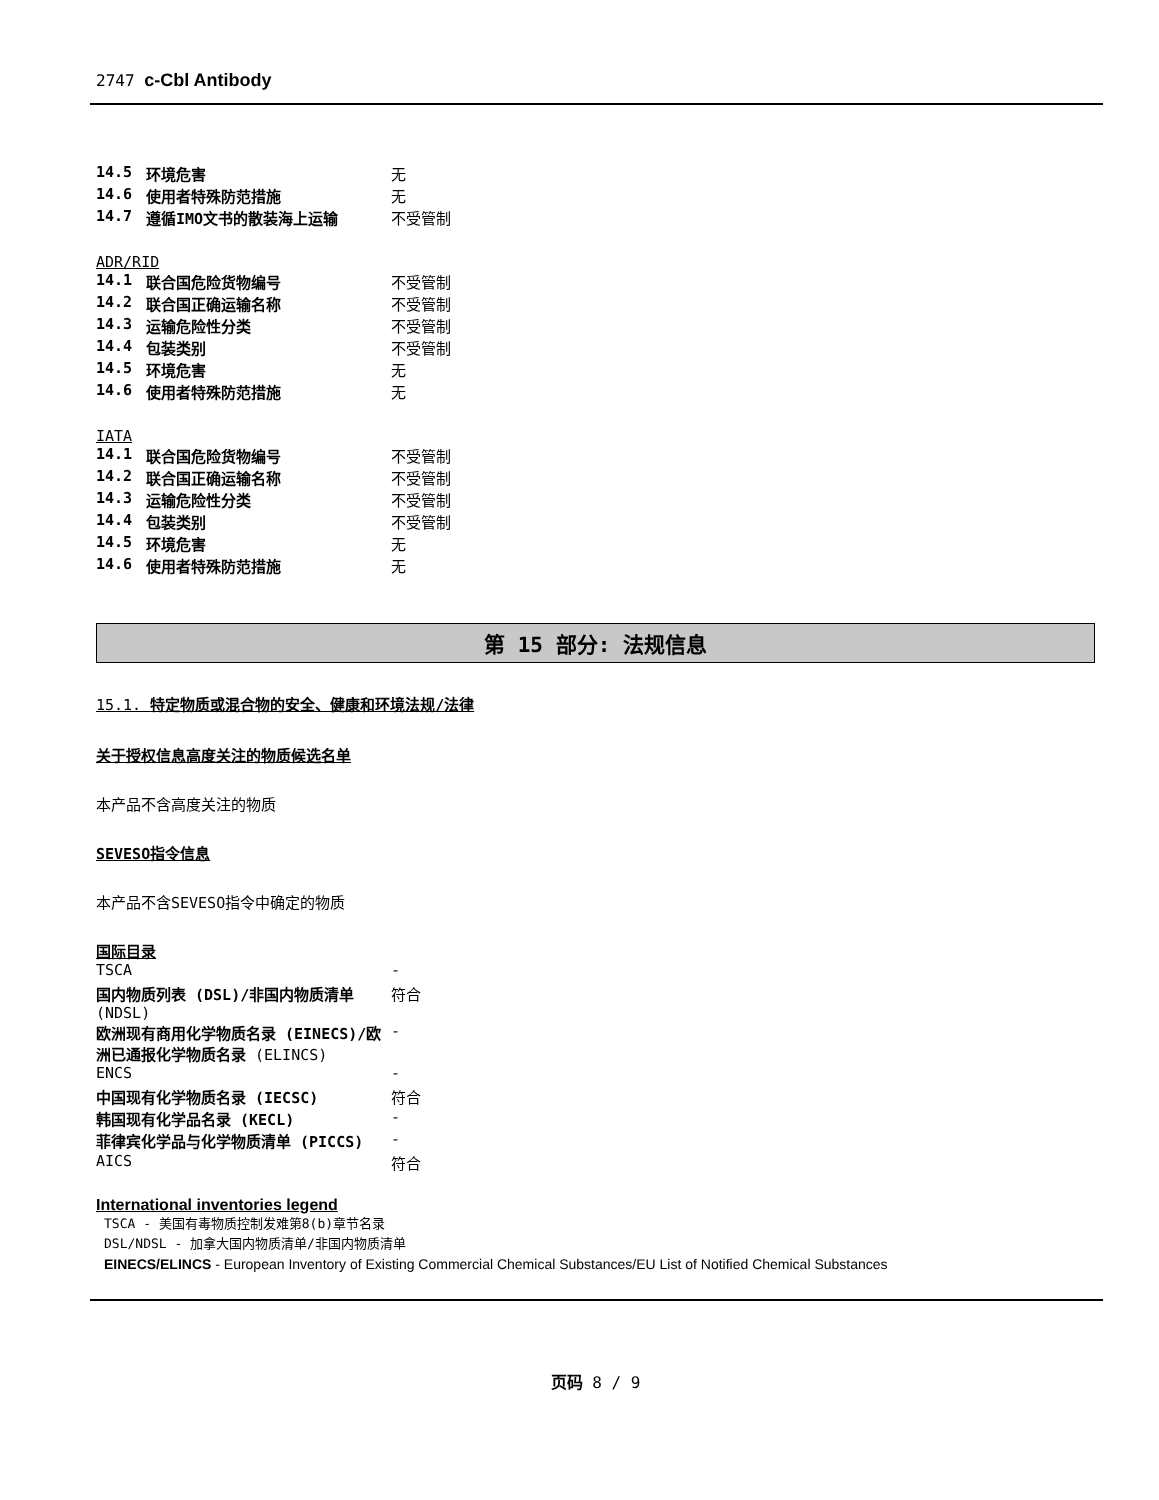2747 c-Cbl Antibody
| 14.5 | 环境危害 | 无 |
| 14.6 | 使用者特殊防范措施 | 无 |
| 14.7 | 遵循IMO文书的散装海上运输 | 不受管制 |
ADR/RID
| 14.1 | 联合国危险货物编号 | 不受管制 |
| 14.2 | 联合国正确运输名称 | 不受管制 |
| 14.3 | 运输危险性分类 | 不受管制 |
| 14.4 | 包装类别 | 不受管制 |
| 14.5 | 环境危害 | 无 |
| 14.6 | 使用者特殊防范措施 | 无 |
IATA
| 14.1 | 联合国危险货物编号 | 不受管制 |
| 14.2 | 联合国正确运输名称 | 不受管制 |
| 14.3 | 运输危险性分类 | 不受管制 |
| 14.4 | 包装类别 | 不受管制 |
| 14.5 | 环境危害 | 无 |
| 14.6 | 使用者特殊防范措施 | 无 |
第 15 部分: 法规信息
15.1. 特定物质或混合物的安全、健康和环境法规/法律
关于授权信息高度关注的物质候选名单
本产品不含高度关注的物质
SEVESO指令信息
本产品不含SEVESO指令中确定的物质
国际目录
| TSCA | - |
| 国内物质列表 (DSL)/非国内物质清单 (NDSL) | 符合 |
| 欧洲现有商用化学物质名录 (EINECS)/欧洲已通报化学物质名录 (ELINCS) | - |
| ENCS | - |
| 中国现有化学物质名录 (IECSC) | 符合 |
| 韩国现有化学品名录 (KECL) | - |
| 菲律宾化学品与化学物质清单 (PICCS) | - |
| AICS | 符合 |
International inventories legend
TSCA - 美国有毒物质控制发难第8(b)章节名录
DSL/NDSL - 加拿大国内物质清单/非国内物质清单
EINECS/ELINCS - European Inventory of Existing Commercial Chemical Substances/EU List of Notified Chemical Substances
页码 8 / 9